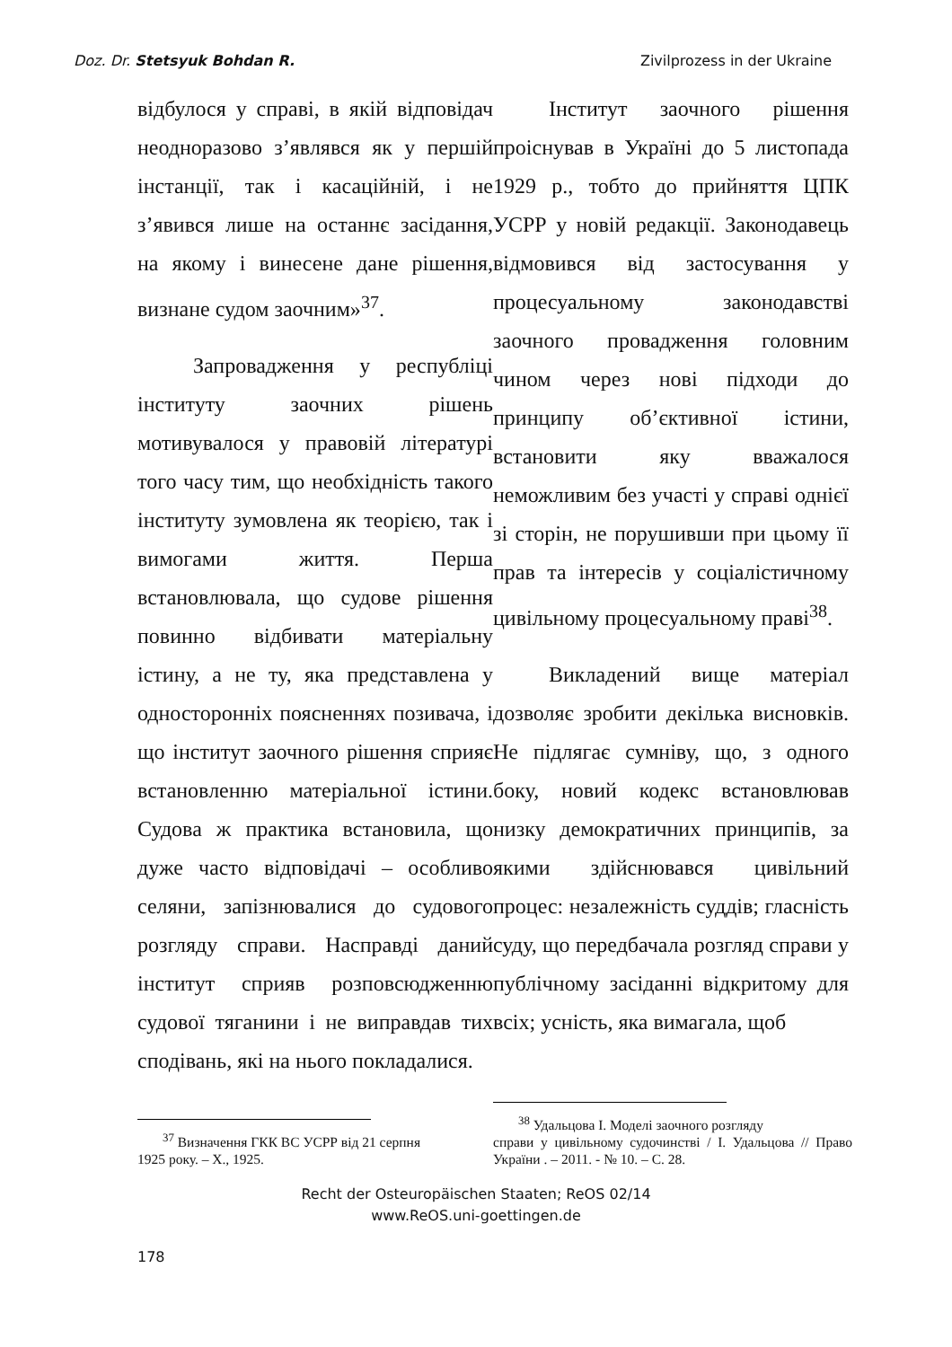Doz. Dr. Stetsyuk Bohdan R. Zivilprozess in der Ukraine
відбулося у справі, в якій відповідач неодноразово з’являвся як у першій інстанції, так і касаційній, і не з’явився лише на останнє засідання, на якому і винесене дане рішення, визнане судом заочним»<sup>37</sup>.
Запровадження у республіці інституту заочних рішень мотивувалося у правовій літературі того часу тим, що необхідність такого інституту зумовлена як теорією, так і вимогами життя. Перша встановлювала, що судове рішення повинно відбивати матеріальну істину, а не ту, яка представлена у односторонніх поясненнях позивача, і що інститут заочного рішення сприяє встановленню матеріальної істини. Судова ж практика встановила, що дуже часто відповідачі – особливо селяни, запізнювалися до судового розгляду справи. Насправді даний інститут сприяв розповсюдженню судової тяганини і не виправдав тих сподівань, які на нього покладалися.
<sup>37</sup> Визначення ГКК ВС УСРР від 21 серпня
1925 року. – Х., 1925.
Інститут заочного рішення проіснував в Україні до 5 листопада 1929 р., тобто до прийняття ЦПК УСРР у новій редакції. Законодавець відмовився від застосування у процесуальному законодавстві заочного провадження головним чином через нові підходи до принципу об’єктивної істини, встановити яку вважалося неможливим без участі у справі однієї зі сторін, не порушивши при цьому її прав та інтересів у соціалістичному цивільному процесуальному праві<sup>38</sup>.
Викладений вище матеріал дозволяє зробити декілька висновків. Не підлягає сумніву, що, з одного боку, новий кодекс встановлював низку демократичних принципів, за якими здійснювався цивільний процес: незалежність суддів; гласність суду, що передбачала розгляд справи у публічному засіданні відкритому для всіх; усність, яка вимагала, щоб
<sup>38</sup> Удальцова І. Моделі заочного розгляду
справи у цивільному судочинстві / І. Удальцова // Право України . – 2011. - № 10. – С. 28.
Recht der Osteuropäischen Staaten; ReOS 02/14
www.ReOS.uni-goettingen.de
178